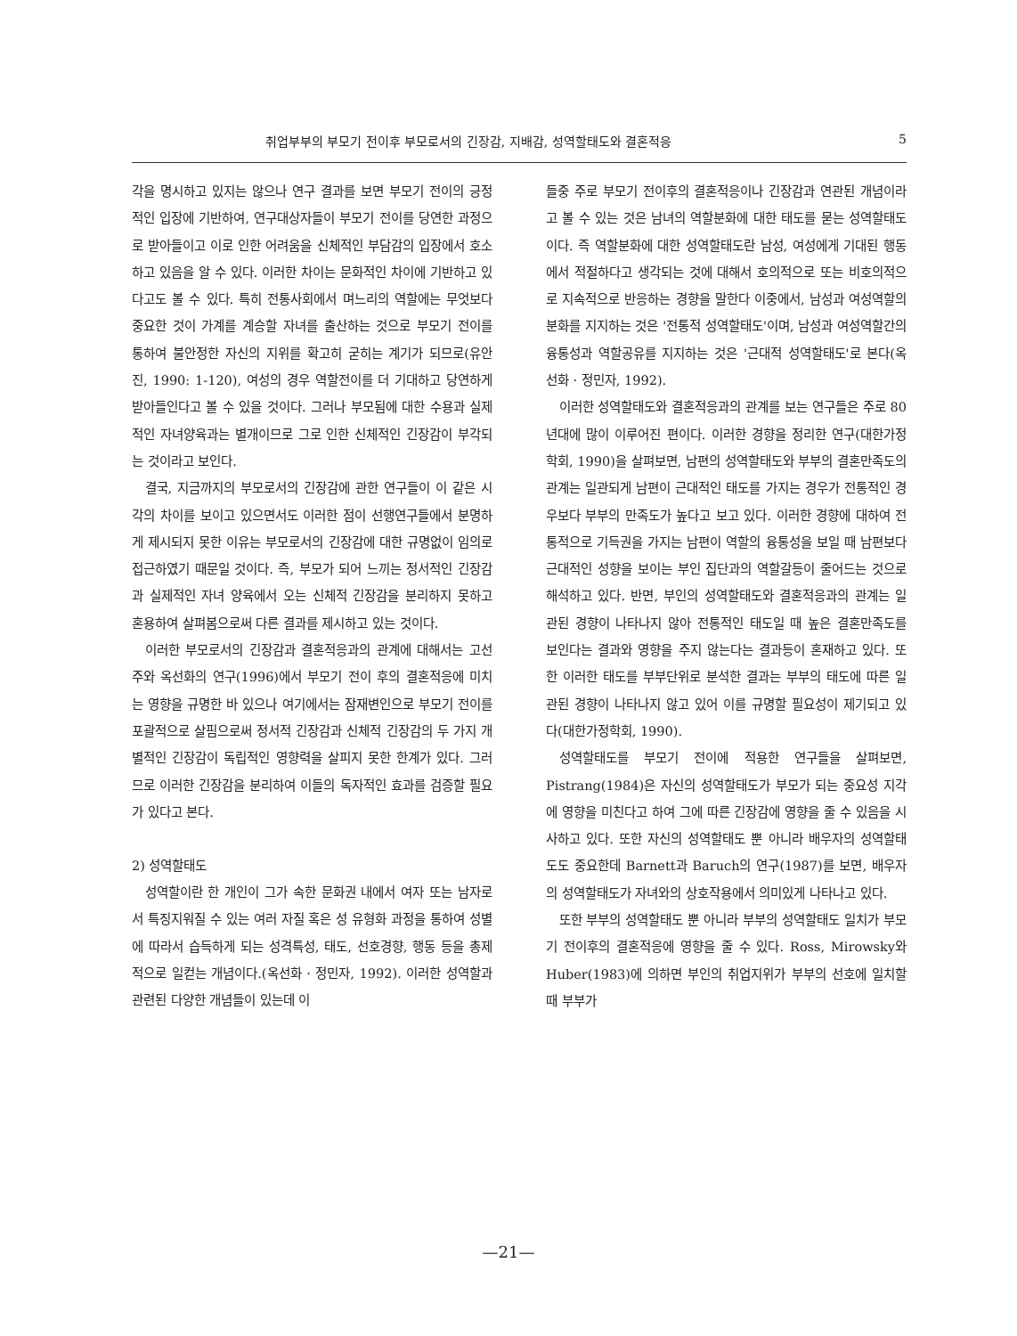취업부부의 부모기 전이후 부모로서의 긴장감, 지배감, 성역할태도와 결혼적응 5
각을 명시하고 있지는 않으나 연구 결과를 보면 부모기 전이의 긍정적인 입장에 기반하여, 연구대상자들이 부모기 전이를 당연한 과정으로 받아들이고 이로 인한 어려움을 신체적인 부담감의 입장에서 호소하고 있음을 알 수 있다. 이러한 차이는 문화적인 차이에 기반하고 있다고도 볼 수 있다. 특히 전통사회에서 며느리의 역할에는 무엇보다 중요한 것이 가계를 계승할 자녀를 출산하는 것으로 부모기 전이를 통하여 불안정한 자신의 지위를 확고히 굳히는 계기가 되므로(유안진, 1990: 1-120), 여성의 경우 역할전이를 더 기대하고 당연하게 받아들인다고 볼 수 있을 것이다. 그러나 부모됨에 대한 수용과 실제적인 자녀양육과는 별개이므로 그로 인한 신체적인 긴장감이 부각되는 것이라고 보인다.
결국, 지금까지의 부모로서의 긴장감에 관한 연구들이 이 같은 시각의 차이를 보이고 있으면서도 이러한 점이 선행연구들에서 분명하게 제시되지 못한 이유는 부모로서의 긴장감에 대한 규명없이 임의로 접근하였기 때문일 것이다. 즉, 부모가 되어 느끼는 정서적인 긴장감과 실제적인 자녀 양육에서 오는 신체적 긴장감을 분리하지 못하고 혼용하여 살펴봄으로써 다른 결과를 제시하고 있는 것이다.
이러한 부모로서의 긴장감과 결혼적응과의 관계에 대해서는 고선주와 옥선화의 연구(1996)에서 부모기 전이 후의 결혼적응에 미치는 영향을 규명한 바 있으나 여기에서는 잠재변인으로 부모기 전이를 포괄적으로 살핌으로써 정서적 긴장감과 신체적 긴장감의 두 가지 개별적인 긴장감이 독립적인 영향력을 살피지 못한 한계가 있다. 그러므로 이러한 긴장감을 분리하여 이들의 독자적인 효과를 검증할 필요가 있다고 본다.
2) 성역할태도
성역할이란 한 개인이 그가 속한 문화권 내에서 여자 또는 남자로서 특징지워질 수 있는 여러 자질 혹은 성 유형화 과정을 통하여 성별에 따라서 습득하게 되는 성격특성, 태도, 선호경향, 행동 등을 총제적으로 일컫는 개념이다.(옥선화 · 정민자, 1992). 이러한 성역할과 관련된 다양한 개념들이 있는데 이
들중 주로 부모기 전이후의 결혼적응이나 긴장감과 연관된 개념이라고 볼 수 있는 것은 남녀의 역할분화에 대한 태도를 묻는 성역할태도이다. 즉 역할분화에 대한 성역할태도란 남성, 여성에게 기대된 행동에서 적절하다고 생각되는 것에 대해서 호의적으로 또는 비호의적으로 지속적으로 반응하는 경향을 말한다 이중에서, 남성과 여성역할의 분화를 지지하는 것은 '전통적 성역할태도'이며, 남성과 여성역할간의 융통성과 역할공유를 지지하는 것은 '근대적 성역할태도'로 본다(옥선화 · 정민자, 1992).
이러한 성역할태도와 결혼적응과의 관계를 보는 연구들은 주로 80년대에 많이 이루어진 편이다. 이러한 경향을 정리한 연구(대한가정학회, 1990)을 살펴보면, 남편의 성역할태도와 부부의 결혼만족도의 관계는 일관되게 남편이 근대적인 태도를 가지는 경우가 전통적인 경우보다 부부의 만족도가 높다고 보고 있다. 이러한 경향에 대하여 전통적으로 기득권을 가지는 남편이 역할의 융통성을 보일 때 남편보다 근대적인 성향을 보이는 부인 집단과의 역할갈등이 줄어드는 것으로 해석하고 있다. 반면, 부인의 성역할태도와 결혼적응과의 관계는 일관된 경향이 나타나지 않아 전통적인 태도일 때 높은 결혼만족도를 보인다는 결과와 영향을 주지 않는다는 결과등이 혼재하고 있다. 또한 이러한 태도를 부부단위로 분석한 결과는 부부의 태도에 따른 일관된 경향이 나타나지 않고 있어 이를 규명할 필요성이 제기되고 있다(대한가정학회, 1990).
성역할태도를 부모기 전이에 적용한 연구들을 살펴보면, Pistrang(1984)은 자신의 성역할태도가 부모가 되는 중요성 지각에 영향을 미친다고 하여 그에 따른 긴장감에 영향을 줄 수 있음을 시사하고 있다. 또한 자신의 성역할태도 뿐 아니라 배우자의 성역할태도도 중요한데 Barnett과 Baruch의 연구(1987)를 보면, 배우자의 성역할태도가 자녀와의 상호작용에서 의미있게 나타나고 있다.
또한 부부의 성역할태도 뿐 아니라 부부의 성역할태도 일치가 부모기 전이후의 결혼적응에 영향을 줄 수 있다. Ross, Mirowsky와 Huber(1983)에 의하면 부인의 취업지위가 부부의 선호에 일치할 때 부부가
—21—